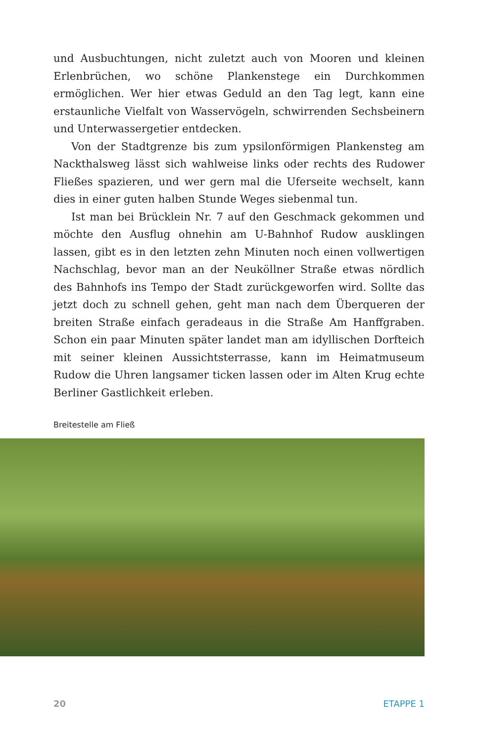und Ausbuchtungen, nicht zuletzt auch von Mooren und kleinen Erlenbrüchen, wo schöne Plankenstege ein Durchkommen ermöglichen. Wer hier etwas Geduld an den Tag legt, kann eine erstaunliche Vielfalt von Wasservögeln, schwirrenden Sechsbeinern und Unterwassergetier entdecken.
Von der Stadtgrenze bis zum ypsilonförmigen Plankensteg am Nackthalsweg lässt sich wahlweise links oder rechts des Rudower Fließes spazieren, und wer gern mal die Uferseite wechselt, kann dies in einer guten halben Stunde Weges siebenmal tun.
Ist man bei Brücklein Nr. 7 auf den Geschmack gekommen und möchte den Ausflug ohnehin am U-Bahnhof Rudow ausklingen lassen, gibt es in den letzten zehn Minuten noch einen vollwertigen Nachschlag, bevor man an der Neuköllner Straße etwas nördlich des Bahnhofs ins Tempo der Stadt zurückgeworfen wird. Sollte das jetzt doch zu schnell gehen, geht man nach dem Überqueren der breiten Straße einfach geradeaus in die Straße Am Hanffgraben. Schon ein paar Minuten später landet man am idyllischen Dorfteich mit seiner kleinen Aussichtsterrasse, kann im Heimatmuseum Rudow die Uhren langsamer ticken lassen oder im Alten Krug echte Berliner Gastlichkeit erleben.
Breitestelle am Fließ
20 ETAPPE 1